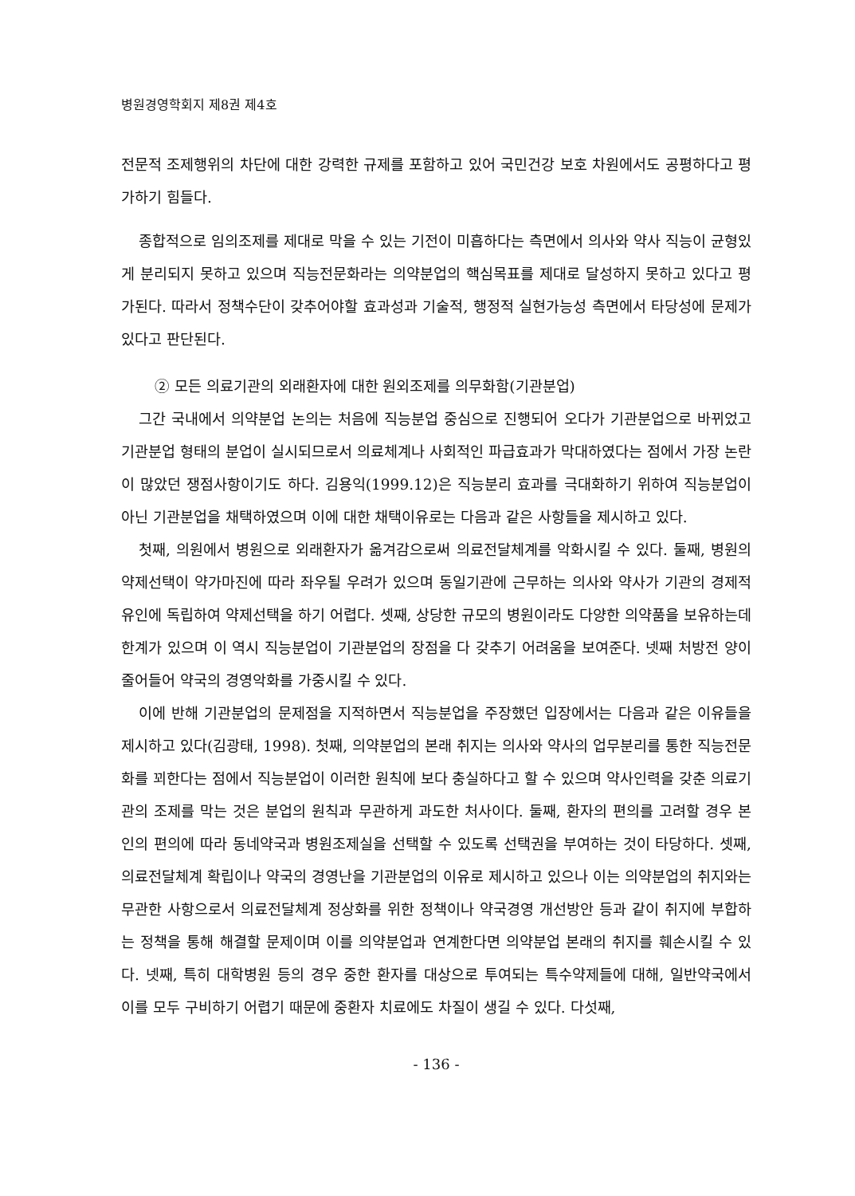병원경영학회지 제8권 제4호
전문적 조제행위의 차단에 대한 강력한 규제를 포함하고 있어 국민건강 보호 차원에서도 공평하다고 평가하기 힘들다.
종합적으로 임의조제를 제대로 막을 수 있는 기전이 미흡하다는 측면에서 의사와 약사 직능이 균형있게 분리되지 못하고 있으며 직능전문화라는 의약분업의 핵심목표를 제대로 달성하지 못하고 있다고 평가된다. 따라서 정책수단이 갖추어야할 효과성과 기술적, 행정적 실현가능성 측면에서 타당성에 문제가 있다고 판단된다.
② 모든 의료기관의 외래환자에 대한 원외조제를 의무화함(기관분업)
그간 국내에서 의약분업 논의는 처음에 직능분업 중심으로 진행되어 오다가 기관분업으로 바뀌었고 기관분업 형태의 분업이 실시되므로서 의료체계나 사회적인 파급효과가 막대하였다는 점에서 가장 논란이 많았던 쟁점사항이기도 하다. 김용익(1999.12)은 직능분리 효과를 극대화하기 위하여 직능분업이 아닌 기관분업을 채택하였으며 이에 대한 채택이유로는 다음과 같은 사항들을 제시하고 있다.
첫째, 의원에서 병원으로 외래환자가 옮겨감으로써 의료전달체계를 악화시킬 수 있다. 둘째, 병원의 약제선택이 약가마진에 따라 좌우될 우려가 있으며 동일기관에 근무하는 의사와 약사가 기관의 경제적 유인에 독립하여 약제선택을 하기 어렵다. 셋째, 상당한 규모의 병원이라도 다양한 의약품을 보유하는데 한계가 있으며 이 역시 직능분업이 기관분업의 장점을 다 갖추기 어려움을 보여준다. 넷째 처방전 양이 줄어들어 약국의 경영악화를 가중시킬 수 있다.
이에 반해 기관분업의 문제점을 지적하면서 직능분업을 주장했던 입장에서는 다음과 같은 이유들을 제시하고 있다(김광태, 1998). 첫째, 의약분업의 본래 취지는 의사와 약사의 업무분리를 통한 직능전문화를 꾀한다는 점에서 직능분업이 이러한 원칙에 보다 충실하다고 할 수 있으며 약사인력을 갖춘 의료기관의 조제를 막는 것은 분업의 원칙과 무관하게 과도한 처사이다. 둘째, 환자의 편의를 고려할 경우 본인의 편의에 따라 동네약국과 병원조제실을 선택할 수 있도록 선택권을 부여하는 것이 타당하다. 셋째, 의료전달체계 확립이나 약국의 경영난을 기관분업의 이유로 제시하고 있으나 이는 의약분업의 취지와는 무관한 사항으로서 의료전달체계 정상화를 위한 정책이나 약국경영 개선방안 등과 같이 취지에 부합하는 정책을 통해 해결할 문제이며 이를 의약분업과 연계한다면 의약분업 본래의 취지를 훼손시킬 수 있다. 넷째, 특히 대학병원 등의 경우 중한 환자를 대상으로 투여되는 특수약제들에 대해, 일반약국에서 이를 모두 구비하기 어렵기 때문에 중환자 치료에도 차질이 생길 수 있다. 다섯째,
- 136 -